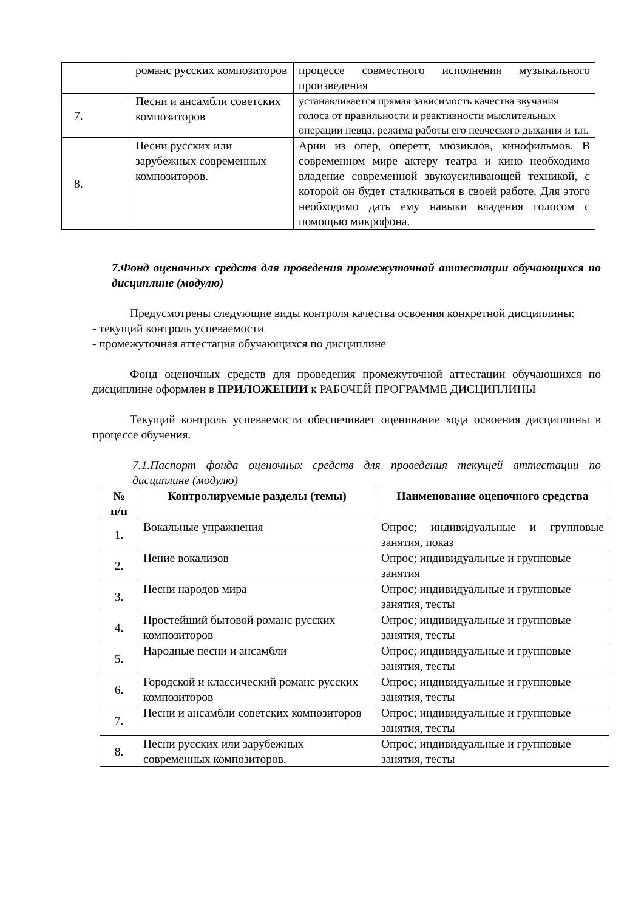| | романс русских композиторов | процессе совместного исполнения музыкального произведения |
| 7. | Песни и ансамбли советских композиторов | устанавливается прямая зависимость качества звучания голоса от правильности и реактивности мыслительных операции певца, режима работы его певческого дыхания и т.п. |
| 8. | Песни русских или зарубежных современных композиторов. | Арии из опер, оперетт, мюзиклов, кинофильмов. В современном мире актеру театра и кино необходимо владение современной звукоусиливающей техникой, с которой он будет сталкиваться в своей работе. Для этого необходимо дать ему навыки владения голосом с помощью микрофона. |
7.Фонд оценочных средств для проведения промежуточной аттестации обучающихся по дисциплине (модулю)
Предусмотрены следующие виды контроля качества освоения конкретной дисциплины:
- текущий контроль успеваемости
- промежуточная аттестация обучающихся по дисциплине
Фонд оценочных средств для проведения промежуточной аттестации обучающихся по дисциплине оформлен в ПРИЛОЖЕНИИ к РАБОЧЕЙ ПРОГРАММЕ ДИСЦИПЛИНЫ
Текущий контроль успеваемости обеспечивает оценивание хода освоения дисциплины в процессе обучения.
7.1.Паспорт фонда оценочных средств для проведения текущей аттестации по дисциплине (модулю)
| № п/п | Контролируемые разделы (темы) | Наименование оценочного средства |
| --- | --- | --- |
| 1. | Вокальные упражнения | Опрос; индивидуальные и групповые занятия, показ |
| 2. | Пение вокализов | Опрос; индивидуальные и групповые занятия |
| 3. | Песни народов мира | Опрос; индивидуальные и групповые занятия, тесты |
| 4. | Простейший бытовой романс русских композиторов | Опрос; индивидуальные и групповые занятия, тесты |
| 5. | Народные песни и ансамбли | Опрос; индивидуальные и групповые занятия, тесты |
| 6. | Городской и классический романс русских композиторов | Опрос; индивидуальные и групповые занятия, тесты |
| 7. | Песни и ансамбли советских композиторов | Опрос; индивидуальные и групповые занятия, тесты |
| 8. | Песни русских или зарубежных современных композиторов. | Опрос; индивидуальные и групповые занятия, тесты |